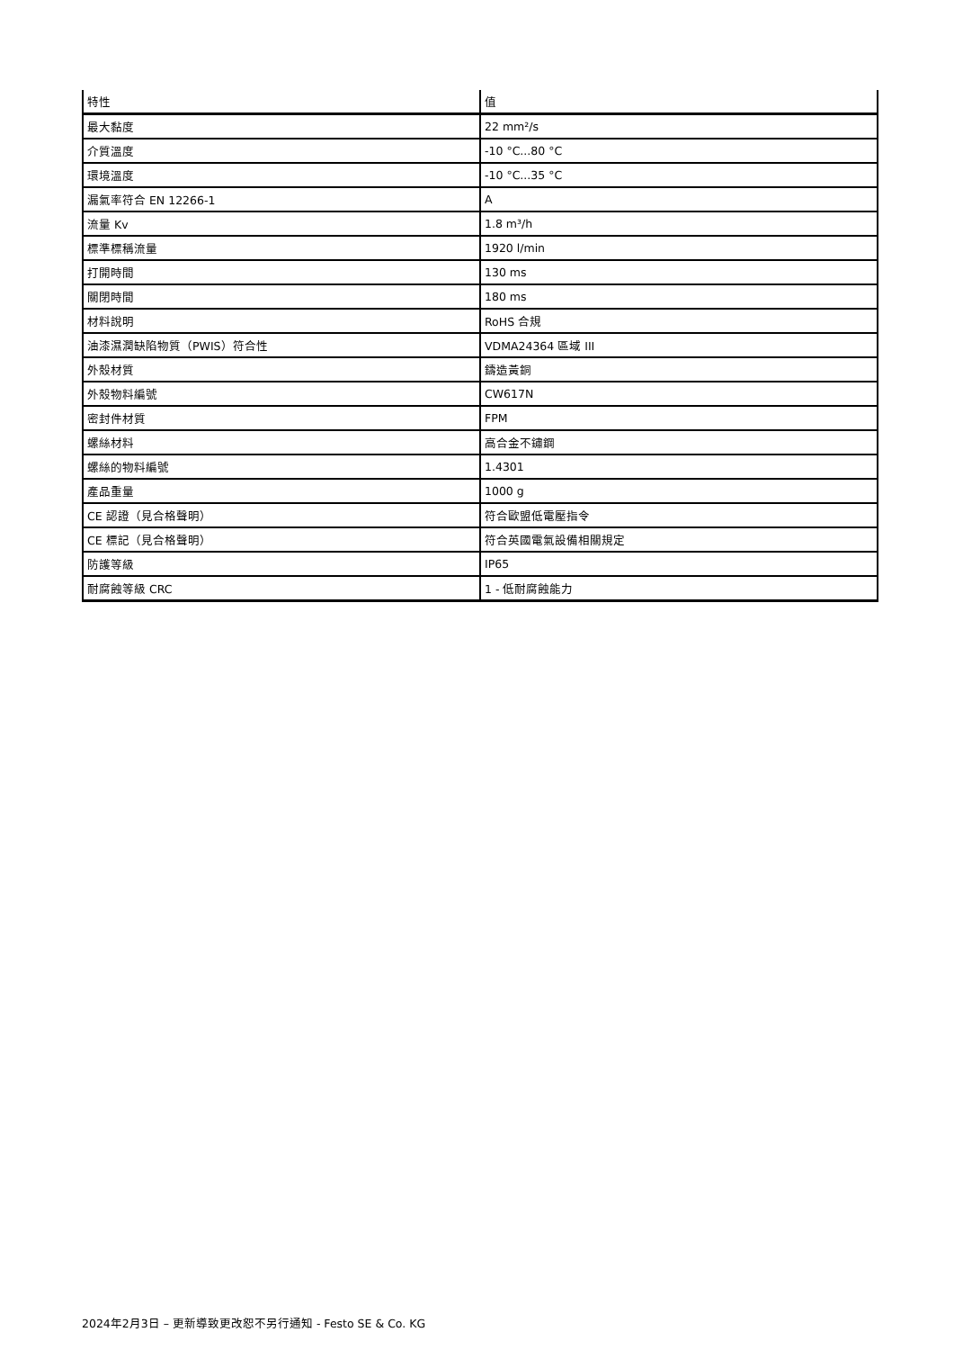| 特性 | 值 |
| --- | --- |
| 最大黏度 | 22 mm²/s |
| 介質溫度 | -10 °C...80 °C |
| 環境溫度 | -10 °C...35 °C |
| 漏氣率符合 EN 12266-1 | A |
| 流量 Kv | 1.8 m³/h |
| 標準標稱流量 | 1920 l/min |
| 打開時間 | 130 ms |
| 關閉時間 | 180 ms |
| 材料說明 | RoHS 合規 |
| 油漆濕潤缺陷物質（PWIS）符合性 | VDMA24364 區域 III |
| 外殼材質 | 鑄造黃銅 |
| 外殼物料編號 | CW617N |
| 密封件材質 | FPM |
| 螺絲材料 | 高合金不鏽鋼 |
| 螺絲的物料編號 | 1.4301 |
| 產品重量 | 1000 g |
| CE 認證（見合格聲明） | 符合歐盟低電壓指令 |
| CE 標記（見合格聲明） | 符合英國電氣設備相關規定 |
| 防護等級 | IP65 |
| 耐腐蝕等級 CRC | 1 - 低耐腐蝕能力 |
2024年2月3日 – 更新導致更改恕不另行通知 - Festo SE & Co. KG